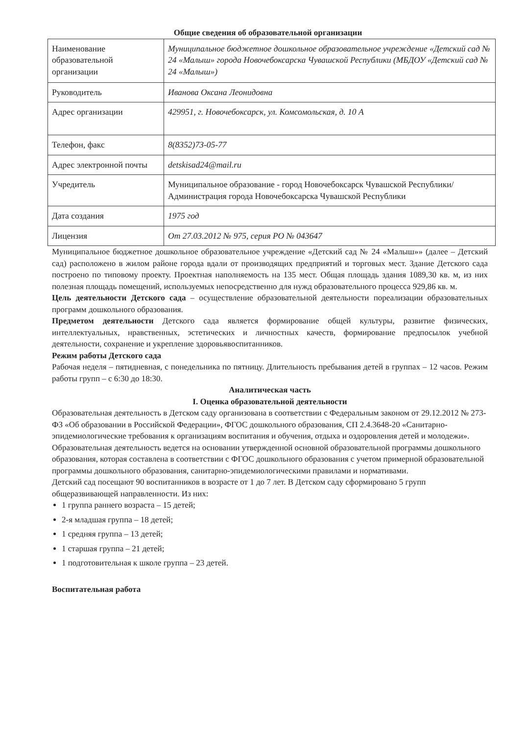Общие сведения об образовательной организации
| Наименование образовательной организации | Муниципальное бюджетное дошкольное образовательное учреждение «Детский сад № 24 «Малыш» города Новочебоксарска Чувашской Республики (МБДОУ «Детский сад № 24 «Малыш») |
| Руководитель | Иванова Оксана Леонидовна |
| Адрес организации | 429951, г. Новочебоксарск, ул. Комсомольская, д. 10 А |
| Телефон, факс | 8(8352)73-05-77 |
| Адрес электронной почты | detskisad24@mail.ru |
| Учредитель | Муниципальное образование - город Новочебоксарск Чувашской Республики/ Администрация города Новочебоксарска Чувашской Республики |
| Дата создания | 1975 год |
| Лицензия | От 27.03.2012 № 975, серия РО № 043647 |
Муниципальное бюджетное дошкольное образовательное учреждение «Детский сад № 24 «Малыш»» (далее – Детский сад) расположено в жилом районе города вдали от производящих предприятий и торговых мест. Здание Детского сада построено по типовому проекту. Проектная наполняемость на 135 мест. Общая площадь здания 1089,30 кв. м, из них полезная площадь помещений, используемых непосредственно для нужд образовательного процесса 929,86 кв. м.
Цель деятельности Детского сада – осуществление образовательной деятельности пореализации образовательных программ дошкольного образования.
Предметом деятельности Детского сада является формирование общей культуры, развитие физических, интеллектуальных, нравственных, эстетических и личностных качеств, формирование предпосылок учебной деятельности, сохранение и укрепление здоровьявоспитанников.
Режим работы Детского сада
Рабочая неделя – пятидневная, с понедельника по пятницу. Длительность пребывания детей в группах – 12 часов. Режим работы групп – с 6:30 до 18:30.
Аналитическая часть
I. Оценка образовательной деятельности
Образовательная деятельность в Детском саду организована в соответствии с Федеральным законом от 29.12.2012 № 273-ФЗ «Об образовании в Российской Федерации», ФГОС дошкольного образования, СП 2.4.3648-20 «Санитарно-эпидемиологические требования к организациям воспитания и обучения, отдыха и оздоровления детей и молодежи».
Образовательная деятельность ведется на основании утвержденной основной образовательной программы дошкольного образования, которая составлена в соответствии с ФГОС дошкольного образования с учетом примерной образовательной программы дошкольного образования, санитарно-эпидемиологическими правилами и нормативами.
Детский сад посещают 90 воспитанников в возрасте от 1 до 7 лет. В Детском саду сформировано 5 групп общеразвивающей направленности. Из них:
1 группа раннего возраста – 15 детей;
2-я младшая группа – 18 детей;
1 средняя группа – 13 детей;
1 старшая группа – 21 детей;
1 подготовительная к школе группа – 23 детей.
Воспитательная работа